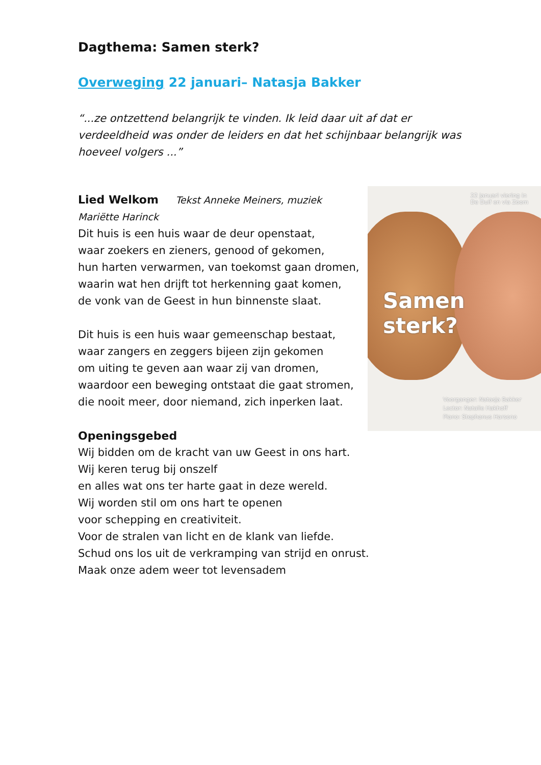Dagthema: Samen sterk?
Overweging 22 januari– Natasja Bakker
“...ze ontzettend belangrijk te vinden. Ik leid daar uit af dat er verdeeldheid was onder de leiders en dat het schijnbaar belangrijk was hoeveel volgers ...”
22 januari viering in
De Duif en via Zoom
Samen sterk?
Voorganger: Natasja Bakker
Lector: Natalie Hakhoff
Piano: Stephanus Harsono
Lied Welkom Tekst Anneke Meiners, muziek Mariëtte Harinck
Dit huis is een huis waar de deur openstaat,
waar zoekers en zieners, genood of gekomen,
hun harten verwarmen, van toekomst gaan dromen,
waarin wat hen drijft tot herkenning gaat komen,
de vonk van de Geest in hun binnenste slaat.
Dit huis is een huis waar gemeenschap bestaat,
waar zangers en zeggers bijeen zijn gekomen
om uiting te geven aan waar zij van dromen,
waardoor een beweging ontstaat die gaat stromen,
die nooit meer, door niemand, zich inperken laat.
Openingsgebed
Wij bidden om de kracht van uw Geest in ons hart.
Wij keren terug bij onszelf
en alles wat ons ter harte gaat in deze wereld.
Wij worden stil om ons hart te openen
voor schepping en creativiteit.
Voor de stralen van licht en de klank van liefde.
Schud ons los uit de verkramping van strijd en onrust.
Maak onze adem weer tot levensadem